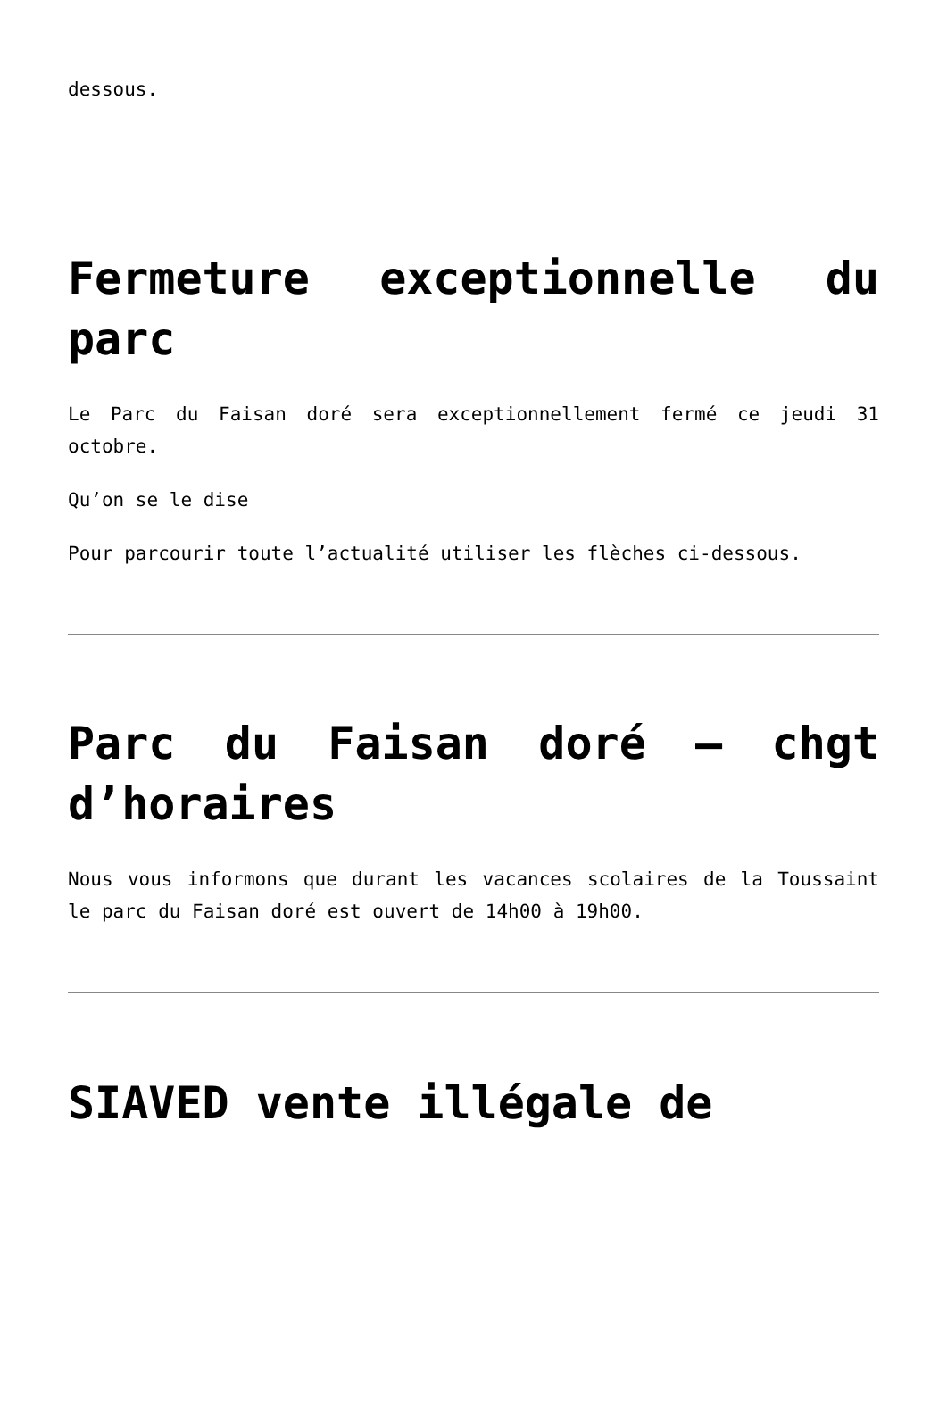dessous.
Fermeture exceptionnelle du parc
Le Parc du Faisan doré sera exceptionnellement fermé ce jeudi 31 octobre.
Qu’on se le dise
Pour parcourir toute l’actualité utiliser les flèches ci-dessous.
Parc du Faisan doré – chgt d’horaires
Nous vous informons que durant les vacances scolaires de la Toussaint le parc du Faisan doré est ouvert de 14h00 à 19h00.
SIAVED vente illégale de